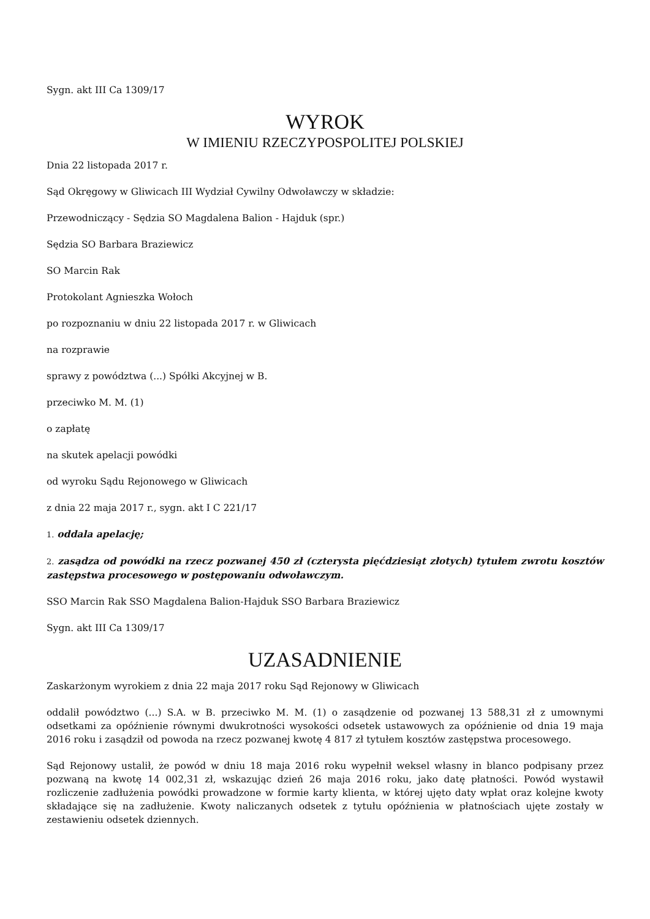Sygn. akt III Ca 1309/17
WYROK
W IMIENIU RZECZYPOSPOLITEJ POLSKIEJ
Dnia 22 listopada 2017 r.
Sąd Okręgowy w Gliwicach III Wydział Cywilny Odwoławczy w składzie:
Przewodniczący - Sędzia SO Magdalena Balion - Hajduk (spr.)
Sędzia SO Barbara Braziewicz
SO Marcin Rak
Protokolant Agnieszka Wołoch
po rozpoznaniu w dniu 22 listopada 2017 r. w Gliwicach
na rozprawie
sprawy z powództwa (...) Spółki Akcyjnej w B.
przeciwko M. M. (1)
o zapłatę
na skutek apelacji powódki
od wyroku Sądu Rejonowego w Gliwicach
z dnia 22 maja 2017 r., sygn. akt I C 221/17
1. oddala apelację;
2. zasądza od powódki na rzecz pozwanej 450 zł (czterysta pięćdziesiąt złotych) tytułem zwrotu kosztów zastępstwa procesowego w postępowaniu odwoławczym.
SSO Marcin Rak SSO Magdalena Balion-Hajduk SSO Barbara Braziewicz
Sygn. akt III Ca 1309/17
UZASADNIENIE
Zaskarżonym wyrokiem z dnia 22 maja 2017 roku Sąd Rejonowy w Gliwicach
oddalił powództwo (...) S.A. w B. przeciwko M. M. (1) o zasądzenie od pozwanej 13 588,31 zł z umownymi odsetkami za opóźnienie równymi dwukrotności wysokości odsetek ustawowych za opóźnienie od dnia 19 maja 2016 roku i zasądził od powoda na rzecz pozwanej kwotę 4 817 zł tytułem kosztów zastępstwa procesowego.
Sąd Rejonowy ustalił, że powód w dniu 18 maja 2016 roku wypełnił weksel własny in blanco podpisany przez pozwaną na kwotę 14 002,31 zł, wskazując dzień 26 maja 2016 roku, jako datę płatności. Powód wystawił rozliczenie zadłużenia powódki prowadzone w formie karty klienta, w której ujęto daty wpłat oraz kolejne kwoty składające się na zadłużenie. Kwoty naliczanych odsetek z tytułu opóźnienia w płatnościach ujęte zostały w zestawieniu odsetek dziennych.